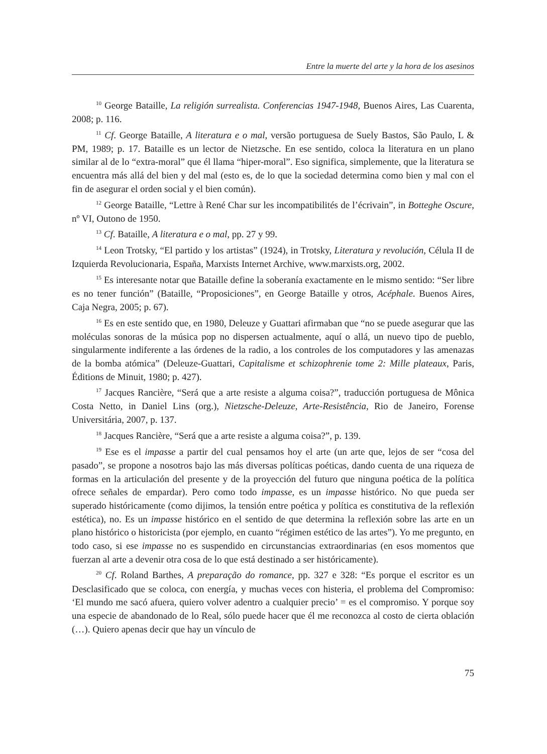Entre la muerte del arte y la hora de los asesinos
<sup>10</sup> George Bataille, La religión surrealista. Conferencias 1947-1948, Buenos Aires, Las Cuarenta, 2008; p. 116.
<sup>11</sup> Cf. George Bataille, A literatura e o mal, versão portuguesa de Suely Bastos, São Paulo, L & PM, 1989; p. 17. Bataille es un lector de Nietzsche. En ese sentido, coloca la literatura en un plano similar al de lo “extra-moral” que él llama “hiper-moral”. Eso significa, simplemente, que la literatura se encuentra más allá del bien y del mal (esto es, de lo que la sociedad determina como bien y mal con el fin de asegurar el orden social y el bien común).
<sup>12</sup> George Bataille, “Lettre à René Char sur les incompatibilités de l’écrivain”, in Botteghe Oscure, nº VI, Outono de 1950.
<sup>13</sup> Cf. Bataille, A literatura e o mal, pp. 27 y 99.
<sup>14</sup> Leon Trotsky, “El partido y los artistas” (1924), in Trotsky, Literatura y revolución, Célula II de Izquierda Revolucionaria, España, Marxists Internet Archive, www.marxists.org, 2002.
<sup>15</sup> Es interesante notar que Bataille define la soberanía exactamente en le mismo sentido: “Ser libre es no tener función” (Bataille, “Proposiciones”, en George Bataille y otros, Acéphale. Buenos Aires, Caja Negra, 2005; p. 67).
<sup>16</sup> Es en este sentido que, en 1980, Deleuze y Guattari afirmaban que “no se puede asegurar que las moléculas sonoras de la música pop no dispersen actualmente, aquí o allá, un nuevo tipo de pueblo, singularmente indiferente a las órdenes de la radio, a los controles de los computadores y las amenazas de la bomba atómica” (Deleuze-Guattari, Capitalisme et schizophrenie tome 2: Mille plateaux, Paris, Éditions de Minuit, 1980; p. 427).
<sup>17</sup> Jacques Rancière, “Será que a arte resiste a alguma coisa?”, traducción portuguesa de Mônica Costa Netto, in Daniel Lins (org.), Nietzsche-Deleuze, Arte-Resistência, Rio de Janeiro, Forense Universitária, 2007, p. 137.
<sup>18</sup> Jacques Rancière, “Será que a arte resiste a alguma coisa?”, p. 139.
<sup>19</sup> Ese es el impasse a partir del cual pensamos hoy el arte (un arte que, lejos de ser “cosa del pasado”, se propone a nosotros bajo las más diversas políticas poéticas, dando cuenta de una riqueza de formas en la articulación del presente y de la proyección del futuro que ninguna poética de la política ofrece señales de empardar). Pero como todo impasse, es un impasse histórico. No que pueda ser superado históricamente (como dijimos, la tensión entre poética y política es constitutiva de la reflexión estética), no. Es un impasse histórico en el sentido de que determina la reflexión sobre las arte en un plano histórico o historicista (por ejemplo, en cuanto “régimen estético de las artes”). Yo me pregunto, en todo caso, si ese impasse no es suspendido en circunstancias extraordinarias (en esos momentos que fuerzan al arte a devenir otra cosa de lo que está destinado a ser históricamente).
<sup>20</sup> Cf. Roland Barthes, A preparação do romance, pp. 327 e 328: “Es porque el escritor es un Desclasificado que se coloca, con energía, y muchas veces con histeria, el problema del Compromiso: ‘El mundo me sacó afuera, quiero volver adentro a cualquier precio’ = es el compromiso. Y porque soy una especie de abandonado de lo Real, sólo puede hacer que él me reconozca al costo de cierta oblación (…). Quiero apenas decir que hay un vínculo de
75